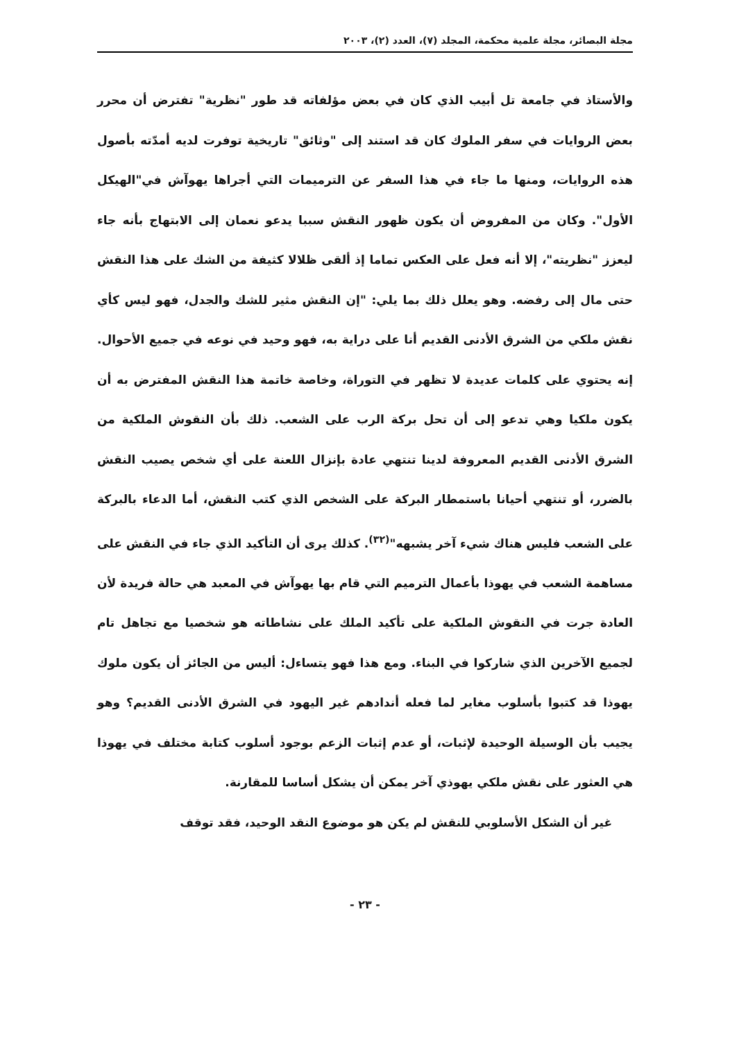مجلة البصائر، مجلة علمية محكمة، المجلد (٧)، العدد (٢)، ٢٠٠٣
والأستاذ في جامعة تل أبيب الذي كان في بعض مؤلفاته قد طور "نظرية" تفترض أن محرر بعض الروايات في سفر الملوك كان قد استند إلى "وثائق" تاريخية توفرت لديه أمدّته بأصول هذه الروايات، ومنها ما جاء في هذا السفر عن الترميمات التي أجراها يهوآش في"الهيكل الأول". وكان من المفروض أن يكون ظهور النقش سببا يدعو نعمان إلى الابتهاج بأنه جاء ليعزز "نظريته"، إلا أنه فعل على العكس تماما إذ ألقى ظلالا كثيفة من الشك على هذا النقش حتى مال إلى رفضه. وهو يعلل ذلك بما يلي: "إن النقش مثير للشك والجدل، فهو ليس كأي نقش ملكي من الشرق الأدنى القديم أنا على دراية به، فهو وحيد في نوعه في جميع الأحوال. إنه يحتوي على كلمات عديدة لا تظهر في التوراة، وخاصة خاتمة هذا النقش المفترض به أن يكون ملكيا وهي تدعو إلى أن تحل بركة الرب على الشعب. ذلك بأن النقوش الملكية من الشرق الأدنى القديم المعروفة لدينا تنتهي عادة بإنزال اللعنة على أي شخص يصيب النقش بالضرر، أو تنتهي أحيانا باستمطار البركة على الشخص الذي كتب النقش، أما الدعاء بالبركة على الشعب فليس هناك شيء آخر يشبهه"<sup>(٣٢)</sup>. كذلك يرى أن التأكيد الذي جاء في النقش على مساهمة الشعب في يهوذا بأعمال الترميم التي قام بها يهوآش في المعبد هي حالة فريدة لأن العادة جرت في النقوش الملكية على تأكيد الملك على نشاطاته هو شخصيا مع تجاهل تام لجميع الآخرين الذي شاركوا في البناء. ومع هذا فهو يتساءل: أليس من الجائز أن يكون ملوك يهوذا قد كتبوا بأسلوب مغاير لما فعله أندادهم غير اليهود في الشرق الأدنى القديم؟ وهو يجيب بأن الوسيلة الوحيدة لإثبات، أو عدم إثبات الزعم بوجود أسلوب كتابة مختلف في يهوذا هي العثور على نقش ملكي يهوذي آخر يمكن أن يشكل أساسا للمقارنة.
غير أن الشكل الأسلوبي للنقش لم يكن هو موضوع النقد الوحيد، فقد توقف
- ٢٣ -